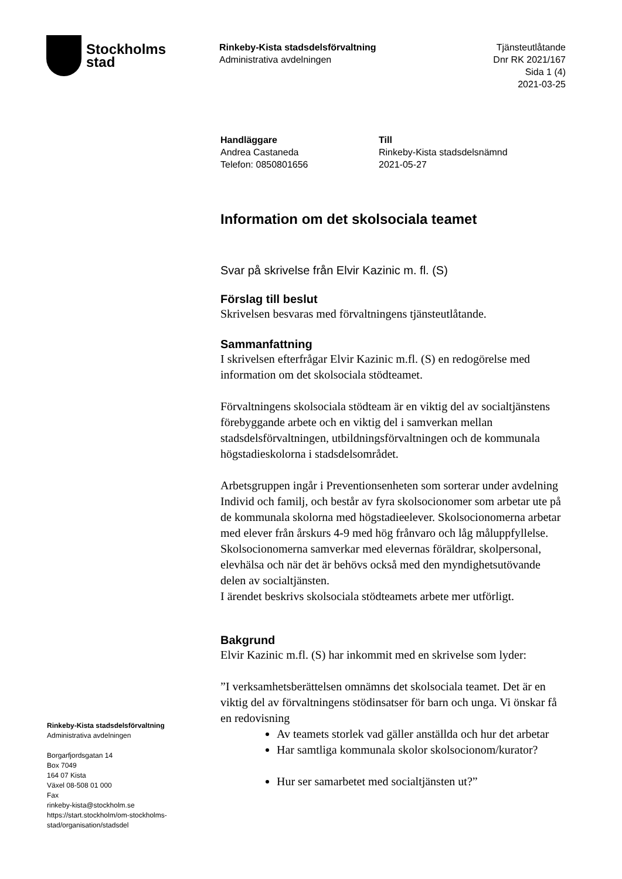Stockholms
stad
Rinkeby-Kista stadsdelsförvaltning
Administrativa avdelningen
Tjänsteutlåtande
Dnr RK 2021/167
Sida 1 (4)
2021-03-25
Handläggare
Andrea Castaneda
Telefon: 0850801656
Till
Rinkeby-Kista stadsdelsnämnd
2021-05-27
Information om det skolsociala teamet
Svar på skrivelse från Elvir Kazinic m. fl. (S)
Förslag till beslut
Skrivelsen besvaras med förvaltningens tjänsteutlåtande.
Sammanfattning
I skrivelsen efterfrågar Elvir Kazinic m.fl. (S) en redogörelse med information om det skolsociala stödteamet.
Förvaltningens skolsociala stödteam är en viktig del av socialtjänstens förebyggande arbete och en viktig del i samverkan mellan stadsdelsförvaltningen, utbildningsförvaltningen och de kommunala högstadieskolorna i stadsdelsområdet.
Arbetsgruppen ingår i Preventionsenheten som sorterar under avdelning Individ och familj, och består av fyra skolsocionomer som arbetar ute på de kommunala skolorna med högstadieelever. Skolsocionomerna arbetar med elever från årskurs 4-9 med hög frånvaro och låg måluppfyllelse. Skolsocionomerna samverkar med elevernas föräldrar, skolpersonal, elevhälsa och när det är behövs också med den myndighetsutövande delen av socialtjänsten.
I ärendet beskrivs skolsociala stödteamets arbete mer utförligt.
Bakgrund
Elvir Kazinic m.fl. (S) har inkommit med en skrivelse som lyder:
”I verksamhetsberättelsen omnämns det skolsociala teamet. Det är en viktig del av förvaltningens stödinsatser för barn och unga. Vi önskar få en redovisning
Av teamets storlek vad gäller anställda och hur det arbetar
Har samtliga kommunala skolor skolsocionom/kurator?
Hur ser samarbetet med socialtjänsten ut?”
Rinkeby-Kista stadsdelsförvaltning
Administrativa avdelningen
Borgarfjordsgatan 14
Box 7049
164 07 Kista
Växel 08-508 01 000
Fax
rinkeby-kista@stockholm.se
https://start.stockholm/om-stockholms-stad/organisation/stadsdel